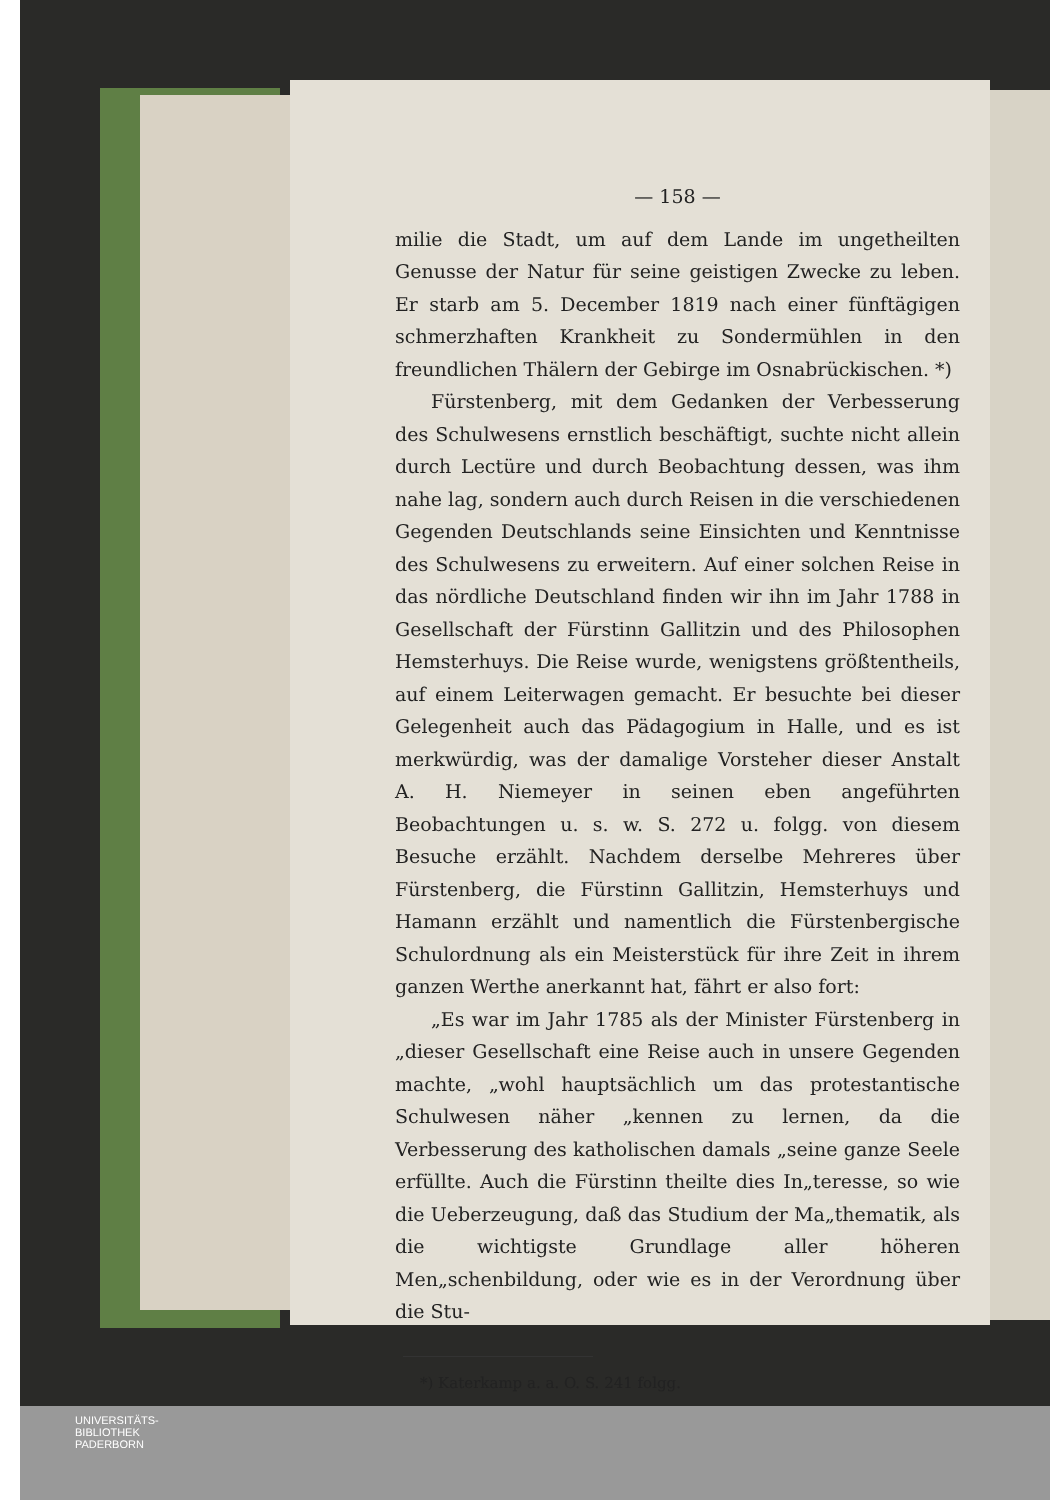— 158 —
milie die Stadt, um auf dem Lande im ungetheilten Genusse der Natur für seine geistigen Zwecke zu leben. Er starb am 5. December 1819 nach einer fünftägigen schmerzhaften Krankheit zu Sondermühlen in den freundlichen Thälern der Gebirge im Osnabrückischen. *)
Fürstenberg, mit dem Gedanken der Verbesserung des Schulwesens ernstlich beschäftigt, suchte nicht allein durch Lectüre und durch Beobachtung dessen, was ihm nahe lag, sondern auch durch Reisen in die verschiedenen Gegenden Deutschlands seine Einsichten und Kenntnisse des Schulwesens zu erweitern. Auf einer solchen Reise in das nördliche Deutschland finden wir ihn im Jahr 1788 in Gesellschaft der Fürstinn Gallitzin und des Philosophen Hemsterhuys. Die Reise wurde, wenigstens größtentheils, auf einem Leiterwagen gemacht. Er besuchte bei dieser Gelegenheit auch das Pädagogium in Halle, und es ist merkwürdig, was der damalige Vorsteher dieser Anstalt A. H. Niemeyer in seinen eben angeführten Beobachtungen u. s. w. S. 272 u. folgg. von diesem Besuche erzählt. Nachdem derselbe Mehreres über Fürstenberg, die Fürstinn Gallitzin, Hemsterhuys und Hamann erzählt und namentlich die Fürstenbergische Schulordnung als ein Meisterstück für ihre Zeit in ihrem ganzen Werthe anerkannt hat, fährt er also fort:
„Es war im Jahr 1785 als der Minister Fürstenberg in „dieser Gesellschaft eine Reise auch in unsere Gegenden machte, „wohl hauptsächlich um das protestantische Schulwesen näher „kennen zu lernen, da die Verbesserung des katholischen damals „seine ganze Seele erfüllte. Auch die Fürstinn theilte dies In„teresse, so wie die Ueberzeugung, daß das Studium der Ma„thematik, als die wichtigste Grundlage aller höheren Men„schenbildung, oder wie es in der Verordnung über die Stu-
*) Katerkamp a. a. O. S. 241 folgg.
UNIVERSITÄTS-
BIBLIOTHEK
PADERBORN